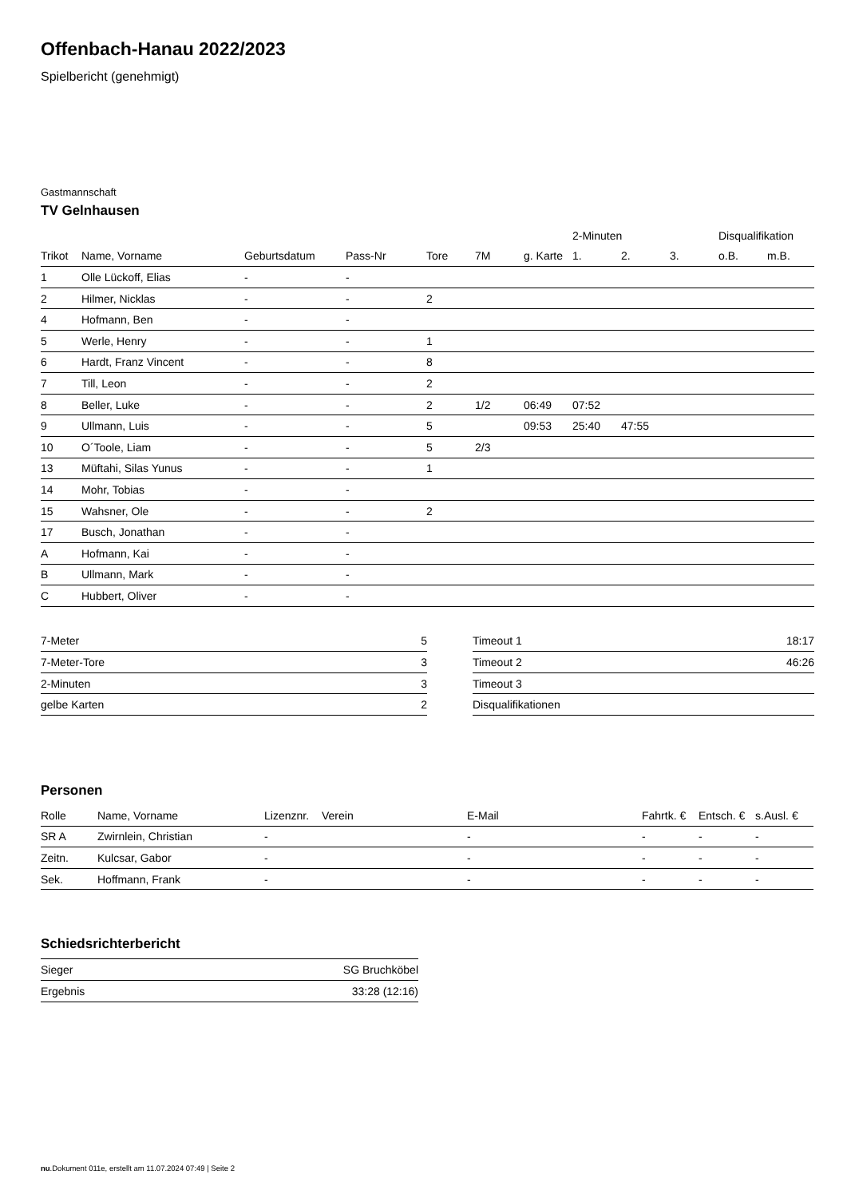Offenbach-Hanau 2022/2023
Spielbericht (genehmigt)
Gastmannschaft
TV Gelnhausen
| | | | | | | | 2-Minuten | | | Disqualifikation | |
| --- | --- | --- | --- | --- | --- | --- | --- | --- | --- | --- | --- |
| Trikot | Name, Vorname | Geburtsdatum | Pass-Nr | Tore | 7M | g. Karte | 1. | 2. | 3. | o.B. | m.B. |
| 1 | Olle Lückoff, Elias | - | - | | | | | | | | |
| 2 | Hilmer, Nicklas | - | - | 2 | | | | | | | |
| 4 | Hofmann, Ben | - | - | | | | | | | | |
| 5 | Werle, Henry | - | - | 1 | | | | | | | |
| 6 | Hardt, Franz Vincent | - | - | 8 | | | | | | | |
| 7 | Till, Leon | - | - | 2 | | | | | | | |
| 8 | Beller, Luke | - | - | 2 | 1/2 | 06:49 | 07:52 | | | | |
| 9 | Ullmann, Luis | - | - | 5 | | 09:53 | 25:40 | 47:55 | | | |
| 10 | O´Toole, Liam | - | - | 5 | 2/3 | | | | | | |
| 13 | Müftahi, Silas Yunus | - | - | 1 | | | | | | | |
| 14 | Mohr, Tobias | - | - | | | | | | | | |
| 15 | Wahsner, Ole | - | - | 2 | | | | | | | |
| 17 | Busch, Jonathan | - | - | | | | | | | | |
| A | Hofmann, Kai | - | - | | | | | | | | |
| B | Ullmann, Mark | - | - | | | | | | | | |
| C | Hubbert, Oliver | - | - | | | | | | | | |
| 7-Meter | 5 |
| 7-Meter-Tore | 3 |
| 2-Minuten | 3 |
| gelbe Karten | 2 |
| Timeout 1 | 18:17 |
| Timeout 2 | 46:26 |
| Timeout 3 | |
| Disqualifikationen | |
Personen
| Rolle | Name, Vorname | Lizenznr. | Verein | E-Mail | Fahrtk. € | Entsch. € | s.Ausl. € |
| --- | --- | --- | --- | --- | --- | --- | --- |
| SR A | Zwirnlein, Christian | - | | - | - | - | - |
| Zeitn. | Kulcsar, Gabor | - | | - | - | - | - |
| Sek. | Hoffmann, Frank | - | | - | - | - | - |
Schiedsrichterbericht
| Sieger | SG Bruchköbel |
| Ergebnis | 33:28 (12:16) |
nu.Dokument 011e, erstellt am 11.07.2024 07:49 | Seite 2